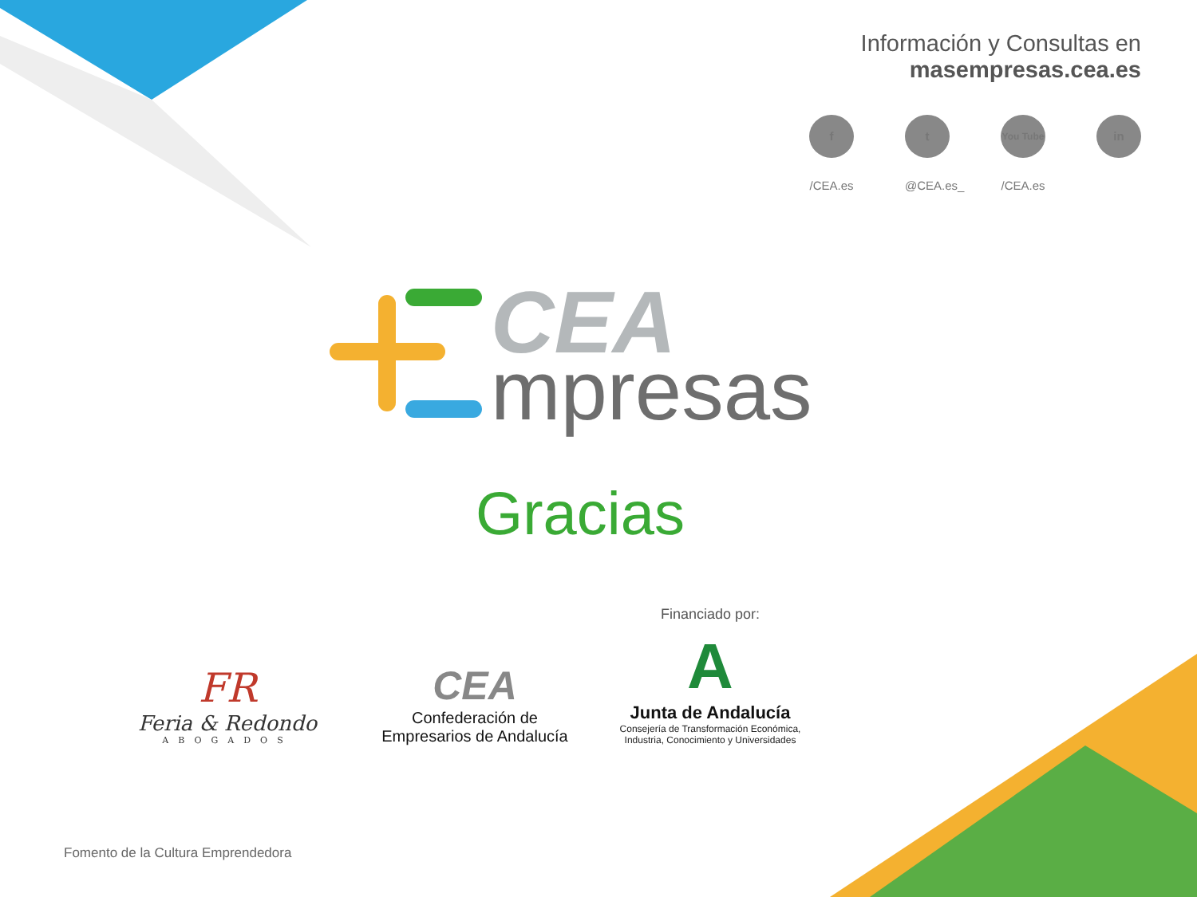Información y Consultas en
masempresas.cea.es
f
/CEA.es
t
@CEA.es_
You Tube
/CEA.es
in
CEA
mpresas
Gracias
FR
Feria & Redondo
ABOGADOS
CEA
Confederación de
Empresarios de Andalucía
Financiado por:
A
Junta de Andalucía
Consejería de Transformación Económica,
Industria, Conocimiento y Universidades
Fomento de la Cultura Emprendedora